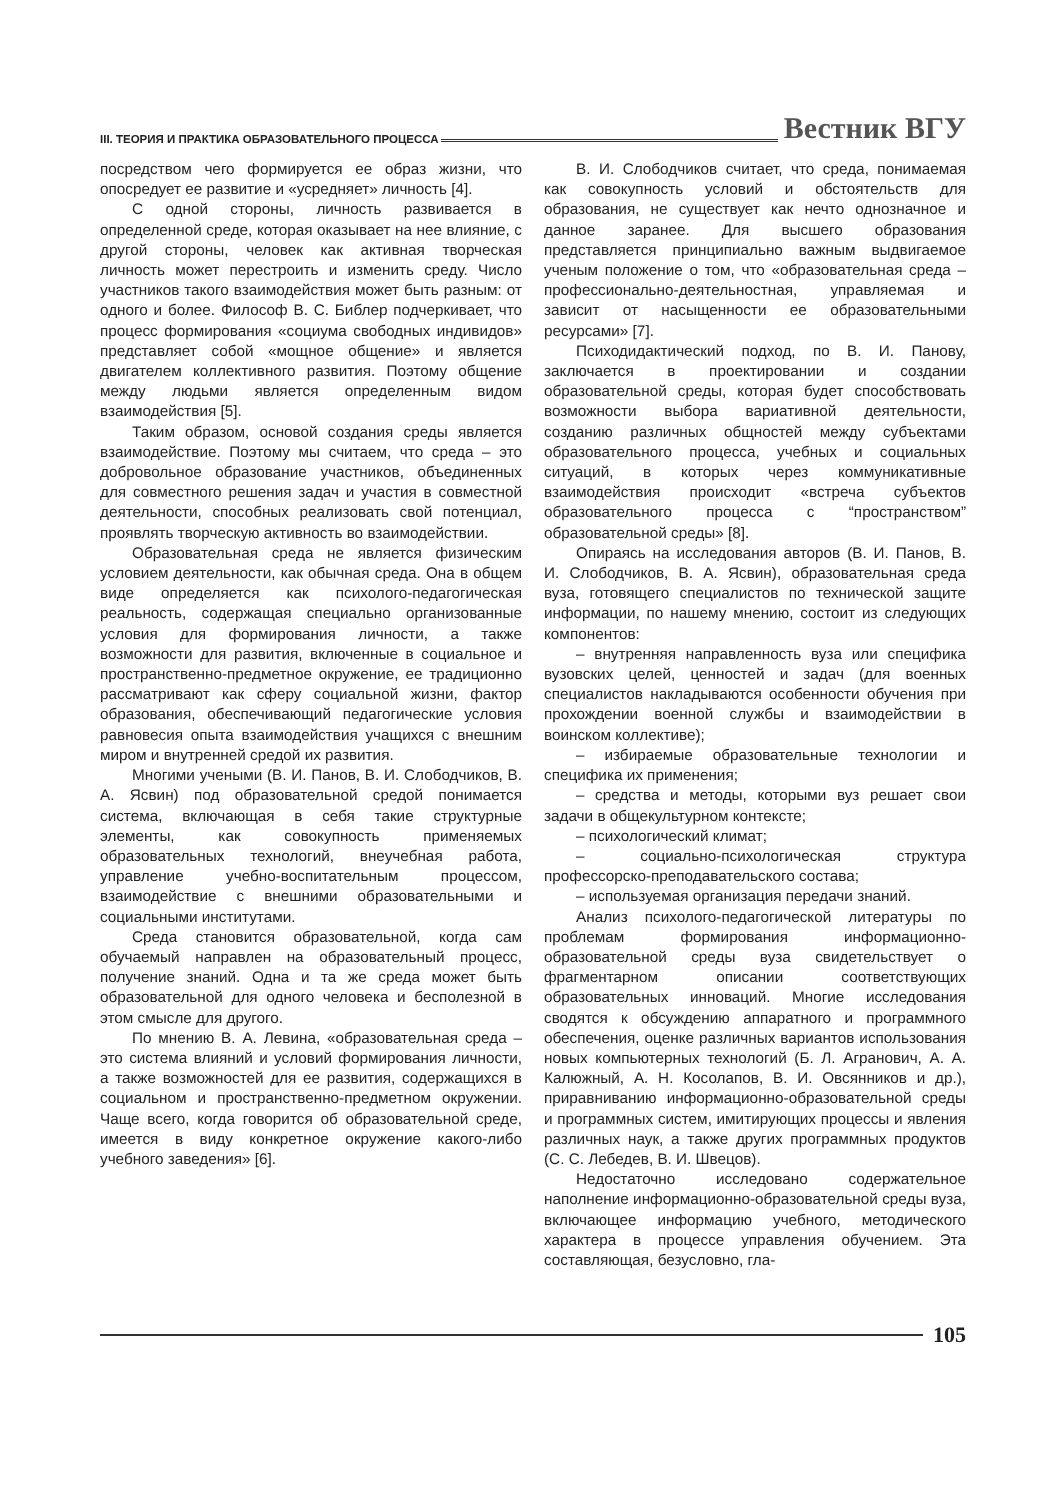III. ТЕОРИЯ И ПРАКТИКА ОБРАЗОВАТЕЛЬНОГО ПРОЦЕССА Вестник ВГУ
посредством чего формируется ее образ жизни, что опосредует ее развитие и «усредняет» личность [4].
С одной стороны, личность развивается в определенной среде, которая оказывает на нее влияние, с другой стороны, человек как активная творческая личность может перестроить и изменить среду. Число участников такого взаимодействия может быть разным: от одного и более. Философ В. С. Библер подчеркивает, что процесс формирования «социума свободных индивидов» представляет собой «мощное общение» и является двигателем коллективного развития. Поэтому общение между людьми является определенным видом взаимодействия [5].
Таким образом, основой создания среды является взаимодействие. Поэтому мы считаем, что среда – это добровольное образование участников, объединенных для совместного решения задач и участия в совместной деятельности, способных реализовать свой потенциал, проявлять творческую активность во взаимодействии.
Образовательная среда не является физическим условием деятельности, как обычная среда. Она в общем виде определяется как психолого-педагогическая реальность, содержащая специально организованные условия для формирования личности, а также возможности для развития, включенные в социальное и пространственно-предметное окружение, ее традиционно рассматривают как сферу социальной жизни, фактор образования, обеспечивающий педагогические условия равновесия опыта взаимодействия учащихся с внешним миром и внутренней средой их развития.
Многими учеными (В. И. Панов, В. И. Слободчиков, В. А. Ясвин) под образовательной средой понимается система, включающая в себя такие структурные элементы, как совокупность применяемых образовательных технологий, внеучебная работа, управление учебно-воспитательным процессом, взаимодействие с внешними образовательными и социальными институтами.
Среда становится образовательной, когда сам обучаемый направлен на образовательный процесс, получение знаний. Одна и та же среда может быть образовательной для одного человека и бесполезной в этом смысле для другого.
По мнению В. А. Левина, «образовательная среда – это система влияний и условий формирования личности, а также возможностей для ее развития, содержащихся в социальном и пространственно-предметном окружении. Чаще всего, когда говорится об образовательной среде, имеется в виду конкретное окружение какого-либо учебного заведения» [6].
В. И. Слободчиков считает, что среда, понимаемая как совокупность условий и обстоятельств для образования, не существует как нечто однозначное и данное заранее. Для высшего образования представляется принципиально важным выдвигаемое ученым положение о том, что «образовательная среда – профессионально-деятельностная, управляемая и зависит от насыщенности ее образовательными ресурсами» [7].
Психодидактический подход, по В. И. Панову, заключается в проектировании и создании образовательной среды, которая будет способствовать возможности выбора вариативной деятельности, созданию различных общностей между субъектами образовательного процесса, учебных и социальных ситуаций, в которых через коммуникативные взаимодействия происходит «встреча субъектов образовательного процесса с “пространством” образовательной среды» [8].
Опираясь на исследования авторов (В. И. Панов, В. И. Слободчиков, В. А. Ясвин), образовательная среда вуза, готовящего специалистов по технической защите информации, по нашему мнению, состоит из следующих компонентов:
– внутренняя направленность вуза или специфика вузовских целей, ценностей и задач (для военных специалистов накладываются особенности обучения при прохождении военной службы и взаимодействии в воинском коллективе);
– избираемые образовательные технологии и специфика их применения;
– средства и методы, которыми вуз решает свои задачи в общекультурном контексте;
– психологический климат;
– социально-психологическая структура профессорско-преподавательского состава;
– используемая организация передачи знаний.
Анализ психолого-педагогической литературы по проблемам формирования информационно-образовательной среды вуза свидетельствует о фрагментарном описании соответствующих образовательных инноваций. Многие исследования сводятся к обсуждению аппаратного и программного обеспечения, оценке различных вариантов использования новых компьютерных технологий (Б. Л. Агранович, А. А. Калюжный, А. Н. Косолапов, В. И. Овсянников и др.), приравниванию информационно-образовательной среды и программных систем, имитирующих процессы и явления различных наук, а также других программных продуктов (С. С. Лебедев, В. И. Швецов).
Недостаточно исследовано содержательное наполнение информационно-образовательной среды вуза, включающее информацию учебного, методического характера в процессе управления обучением. Эта составляющая, безусловно, гла-
105